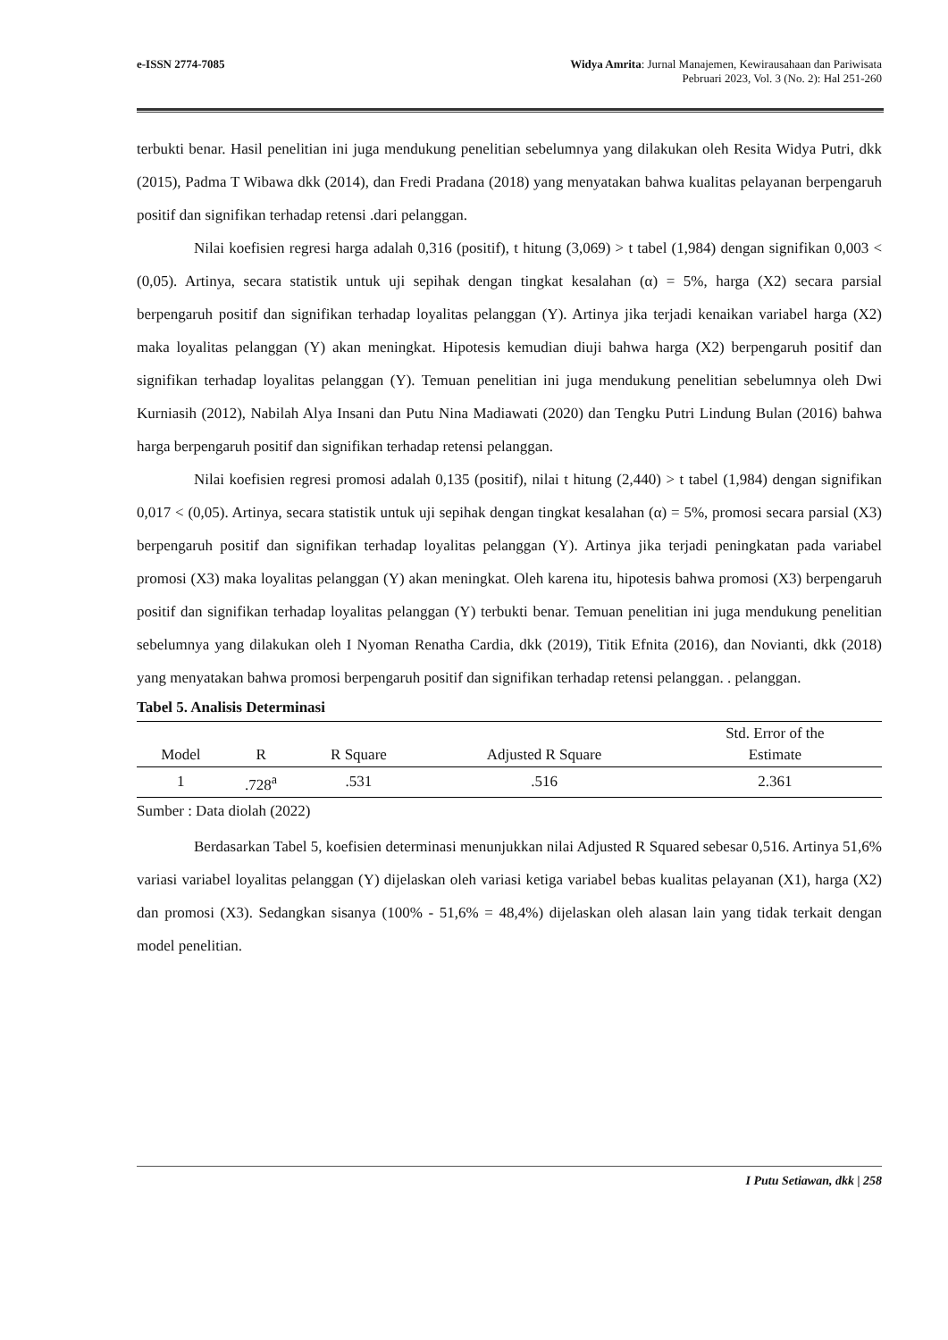e-ISSN 2774-7085 Widya Amrita: Jurnal Manajemen, Kewirausahaan dan Pariwisata
Pebruari 2023, Vol. 3 (No. 2): Hal 251-260
terbukti benar. Hasil penelitian ini juga mendukung penelitian sebelumnya yang dilakukan oleh Resita Widya Putri, dkk (2015), Padma T Wibawa dkk (2014), dan Fredi Pradana (2018) yang menyatakan bahwa kualitas pelayanan berpengaruh positif dan signifikan terhadap retensi .dari pelanggan.
Nilai koefisien regresi harga adalah 0,316 (positif), t hitung (3,069) > t tabel (1,984) dengan signifikan 0,003 < (0,05). Artinya, secara statistik untuk uji sepihak dengan tingkat kesalahan (α) = 5%, harga (X2) secara parsial berpengaruh positif dan signifikan terhadap loyalitas pelanggan (Y). Artinya jika terjadi kenaikan variabel harga (X2) maka loyalitas pelanggan (Y) akan meningkat. Hipotesis kemudian diuji bahwa harga (X2) berpengaruh positif dan signifikan terhadap loyalitas pelanggan (Y). Temuan penelitian ini juga mendukung penelitian sebelumnya oleh Dwi Kurniasih (2012), Nabilah Alya Insani dan Putu Nina Madiawati (2020) dan Tengku Putri Lindung Bulan (2016) bahwa harga berpengaruh positif dan signifikan terhadap retensi pelanggan.
Nilai koefisien regresi promosi adalah 0,135 (positif), nilai t hitung (2,440) > t tabel (1,984) dengan signifikan 0,017 < (0,05). Artinya, secara statistik untuk uji sepihak dengan tingkat kesalahan (α) = 5%, promosi secara parsial (X3) berpengaruh positif dan signifikan terhadap loyalitas pelanggan (Y). Artinya jika terjadi peningkatan pada variabel promosi (X3) maka loyalitas pelanggan (Y) akan meningkat. Oleh karena itu, hipotesis bahwa promosi (X3) berpengaruh positif dan signifikan terhadap loyalitas pelanggan (Y) terbukti benar. Temuan penelitian ini juga mendukung penelitian sebelumnya yang dilakukan oleh I Nyoman Renatha Cardia, dkk (2019), Titik Efnita (2016), dan Novianti, dkk (2018) yang menyatakan bahwa promosi berpengaruh positif dan signifikan terhadap retensi pelanggan. . pelanggan.
Tabel 5. Analisis Determinasi
| Model | R | R Square | Adjusted R Square | Std. Error of the Estimate |
| --- | --- | --- | --- | --- |
| 1 | .728<sup>a</sup> | .531 | .516 | 2.361 |
Sumber : Data diolah (2022)
Berdasarkan Tabel 5, koefisien determinasi menunjukkan nilai Adjusted R Squared sebesar 0,516. Artinya 51,6% variasi variabel loyalitas pelanggan (Y) dijelaskan oleh variasi ketiga variabel bebas kualitas pelayanan (X1), harga (X2) dan promosi (X3). Sedangkan sisanya (100% - 51,6% = 48,4%) dijelaskan oleh alasan lain yang tidak terkait dengan model penelitian.
I Putu Setiawan, dkk | 258